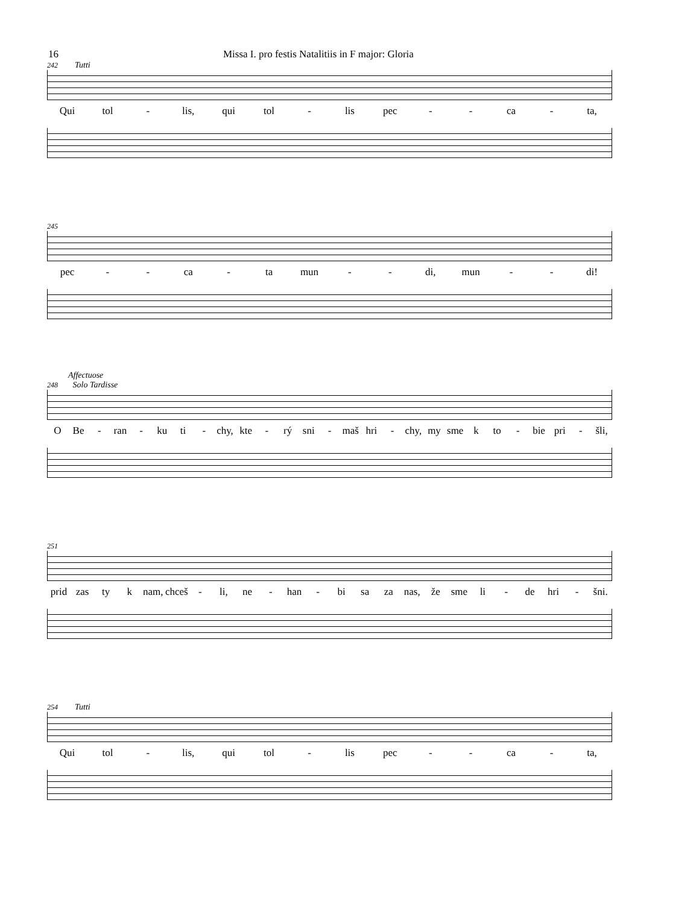16 Missa I. pro festis Natalitiis in F major: Gloria
242 Tutti
Qui tol - lis, qui tol - lis pec - - ca - ta,
245
pec - - ca - ta mun - - di, mun - - di!
Affectuose
248 Solo Tardisse
O Be - ran - ku ti - chy, kte - rý sni - maš hri - chy, my sme k to - bie pri - šli,
251
prid zas ty k nam, chceš - li, ne - han - bi sa za nas, že sme li - de hri - šni.
254 Tutti
Qui tol - lis, qui tol - lis pec - - ca - ta,